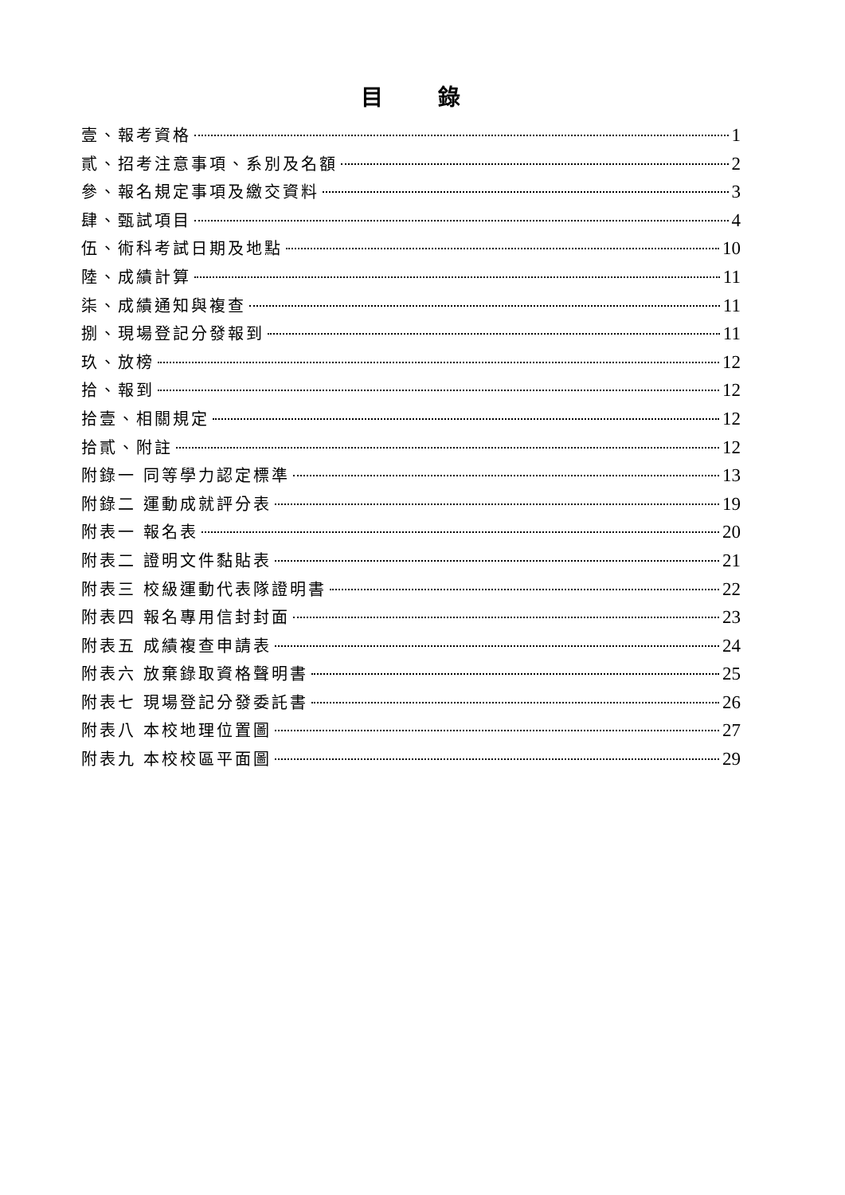目 錄
壹、報考資格 1
貳、招考注意事項、系別及名額 2
參、報名規定事項及繳交資料 3
肆、甄試項目 4
伍、術科考試日期及地點 10
陸、成績計算 11
柒、成績通知與複查 11
捌、現場登記分發報到 11
玖、放榜 12
拾、報到 12
拾壹、相關規定 12
拾貳、附註 12
附錄一 同等學力認定標準 13
附錄二 運動成就評分表 19
附表一 報名表 20
附表二 證明文件黏貼表 21
附表三 校級運動代表隊證明書 22
附表四 報名專用信封封面 23
附表五 成績複查申請表 24
附表六 放棄錄取資格聲明書 25
附表七 現場登記分發委託書 26
附表八 本校地理位置圖 27
附表九 本校校區平面圖 29